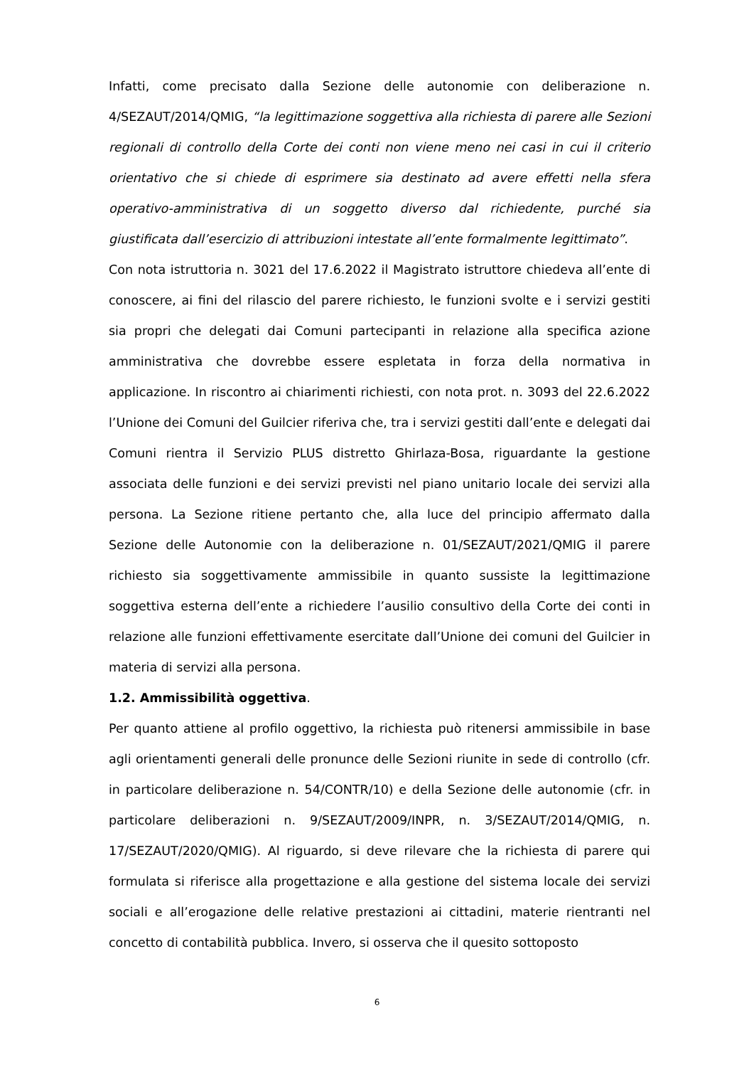Infatti, come precisato dalla Sezione delle autonomie con deliberazione n. 4/SEZAUT/2014/QMIG, “la legittimazione soggettiva alla richiesta di parere alle Sezioni regionali di controllo della Corte dei conti non viene meno nei casi in cui il criterio orientativo che si chiede di esprimere sia destinato ad avere effetti nella sfera operativo-amministrativa di un soggetto diverso dal richiedente, purché sia giustificata dall’esercizio di attribuzioni intestate all’ente formalmente legittimato”.
Con nota istruttoria n. 3021 del 17.6.2022 il Magistrato istruttore chiedeva all’ente di conoscere, ai fini del rilascio del parere richiesto, le funzioni svolte e i servizi gestiti sia propri che delegati dai Comuni partecipanti in relazione alla specifica azione amministrativa che dovrebbe essere espletata in forza della normativa in applicazione. In riscontro ai chiarimenti richiesti, con nota prot. n. 3093 del 22.6.2022 l’Unione dei Comuni del Guilcier riferiva che, tra i servizi gestiti dall’ente e delegati dai Comuni rientra il Servizio PLUS distretto Ghirlaza-Bosa, riguardante la gestione associata delle funzioni e dei servizi previsti nel piano unitario locale dei servizi alla persona. La Sezione ritiene pertanto che, alla luce del principio affermato dalla Sezione delle Autonomie con la deliberazione n. 01/SEZAUT/2021/QMIG il parere richiesto sia soggettivamente ammissibile in quanto sussiste la legittimazione soggettiva esterna dell’ente a richiedere l’ausilio consultivo della Corte dei conti in relazione alle funzioni effettivamente esercitate dall’Unione dei comuni del Guilcier in materia di servizi alla persona.
1.2. Ammissibilità oggettiva.
Per quanto attiene al profilo oggettivo, la richiesta può ritenersi ammissibile in base agli orientamenti generali delle pronunce delle Sezioni riunite in sede di controllo (cfr. in particolare deliberazione n. 54/CONTR/10) e della Sezione delle autonomie (cfr. in particolare deliberazioni n. 9/SEZAUT/2009/INPR, n. 3/SEZAUT/2014/QMIG, n. 17/SEZAUT/2020/QMIG). Al riguardo, si deve rilevare che la richiesta di parere qui formulata si riferisce alla progettazione e alla gestione del sistema locale dei servizi sociali e all’erogazione delle relative prestazioni ai cittadini, materie rientranti nel concetto di contabilità pubblica. Invero, si osserva che il quesito sottoposto
6